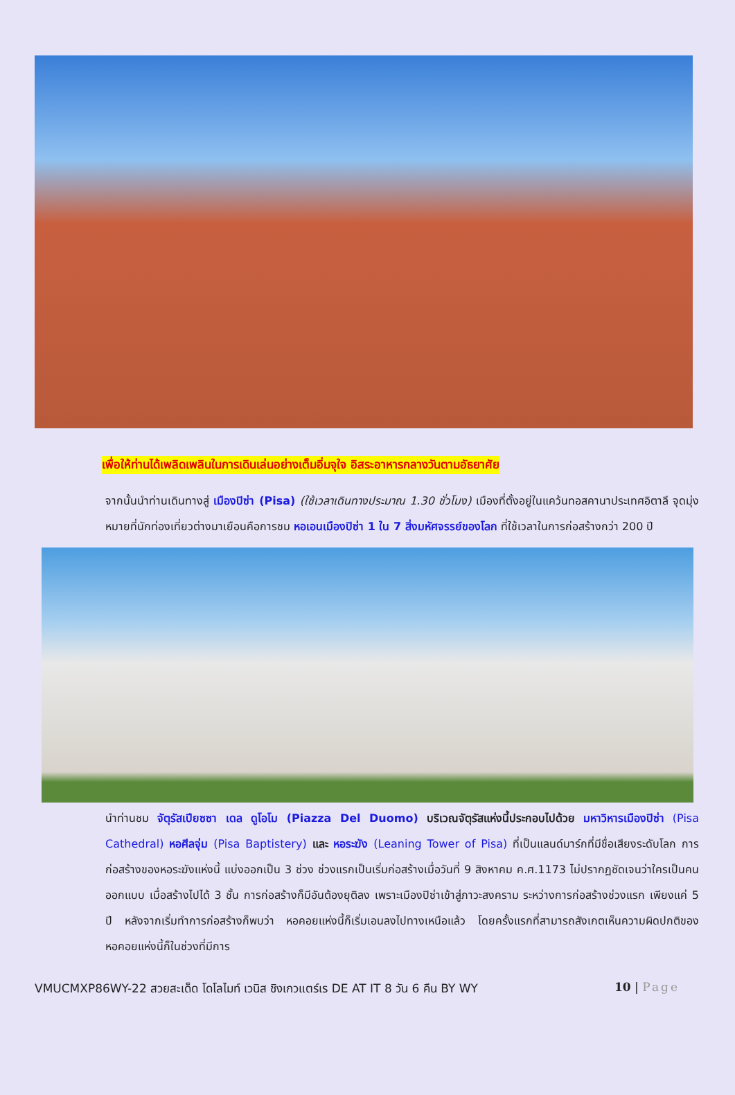เพื่อให้ท่านได้เพลิดเพลินในการเดินเล่นอย่างเต็มอิ่มจุใจ อิสระอาหารกลางวันตามอัธยาศัย
จากนั้นนำท่านเดินทางสู่ เมืองปิซ่า (Pisa) (ใช้เวลาเดินทางประมาณ 1.30 ชั่วโมง) เมืองที่ตั้งอยู่ในแคว้นทอสคานาประเทศอิตาลี จุดมุ่งหมายที่นักท่องเที่ยวต่างมาเยือนคือการชม หอเอนเมืองปิซ่า 1 ใน 7 สิ่งมหัศจรรย์ของโลก ที่ใช้เวลาในการก่อสร้างกว่า 200 ปี
นำท่านชม จัตุรัสเปียซซา เดล ดูโอโม (Piazza Del Duomo) บริเวณจัตุรัสแห่งนี้ประกอบไปด้วย มหาวิหารเมืองปิซ่า (Pisa Cathedral) หอศีลจุ่ม (Pisa Baptistery) และ หอระฆัง (Leaning Tower of Pisa) ที่เป็นแลนด์มาร์กที่มีชื่อเสียงระดับโลก การก่อสร้างของหอระฆังแห่งนี้ แบ่งออกเป็น 3 ช่วง ช่วงแรกเป็นเริ่มก่อสร้างเมื่อวันที่ 9 สิงหาคม ค.ศ.1173 ไม่ปรากฏชัดเจนว่าใครเป็นคนออกแบบ เมื่อสร้างไปได้ 3 ชั้น การก่อสร้างก็มีอันต้องยุติลง เพราะเมืองปิซ่าเข้าสู่ภาวะสงคราม ระหว่างการก่อสร้างช่วงแรก เพียงแค่ 5 ปี หลังจากเริ่มทำการก่อสร้างก็พบว่า หอคอยแห่งนี้ก็เริ่มเอนลงไปทางเหนือแล้ว โดยครั้งแรกที่สามารถสังเกตเห็นความผิดปกติของหอคอยแห่งนี้ก็ในช่วงที่มีการ
VMUCMXP86WY-22 สวยสะเด็ด โดโลไมท์ เวนิส ชิงเกวแตร์เร DE AT IT 8 วัน 6 คืน BY WY 10 | Page